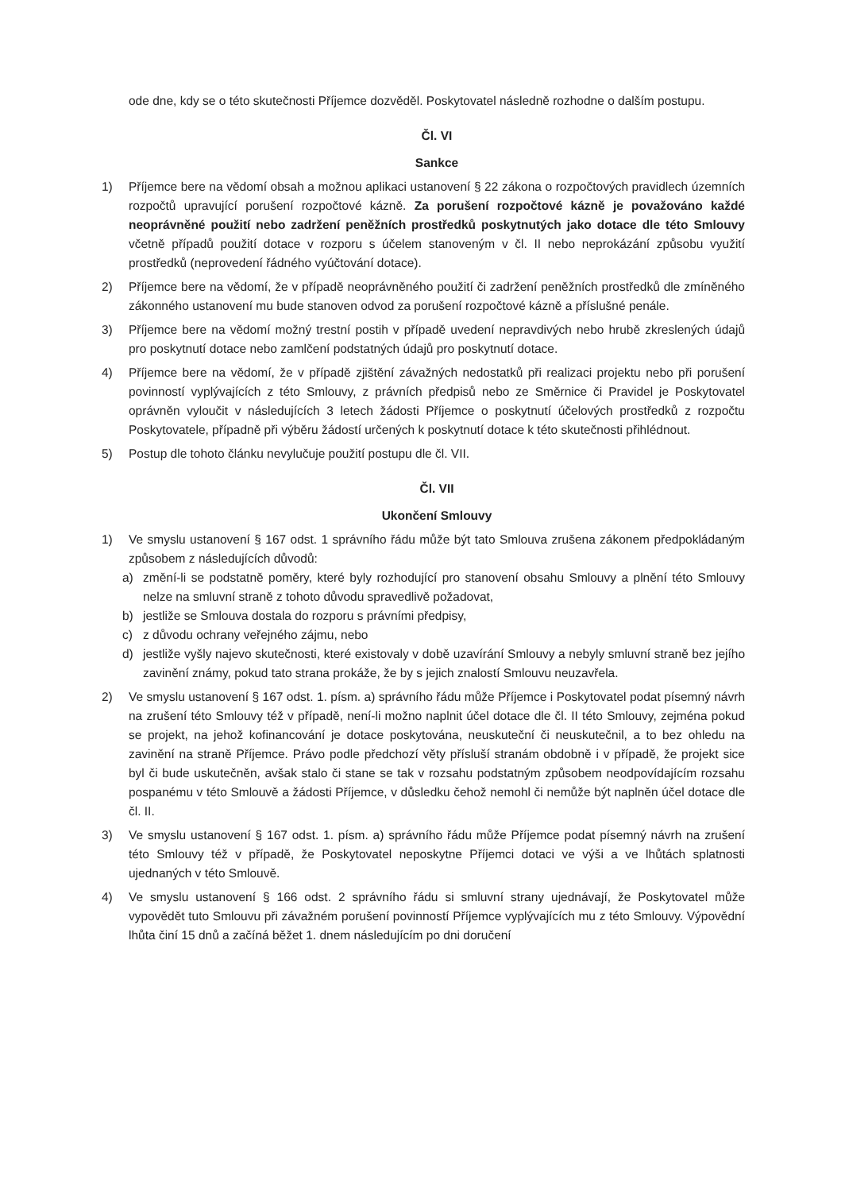ode dne, kdy se o této skutečnosti Příjemce dozvěděl. Poskytovatel následně rozhodne o dalším postupu.
Čl. VI
Sankce
1) Příjemce bere na vědomí obsah a možnou aplikaci ustanovení § 22 zákona o rozpočtových pravidlech územních rozpočtů upravující porušení rozpočtové kázně. Za porušení rozpočtové kázně je považováno každé neoprávněné použití nebo zadržení peněžních prostředků poskytnutých jako dotace dle této Smlouvy včetně případů použití dotace v rozporu s účelem stanoveným v čl. II nebo neprokázání způsobu využití prostředků (neprovedení řádného vyúčtování dotace).
2) Příjemce bere na vědomí, že v případě neoprávněného použití či zadržení peněžních prostředků dle zmíněného zákonného ustanovení mu bude stanoven odvod za porušení rozpočtové kázně a příslušné penále.
3) Příjemce bere na vědomí možný trestní postih v případě uvedení nepravdivých nebo hrubě zkreslených údajů pro poskytnutí dotace nebo zamlčení podstatných údajů pro poskytnutí dotace.
4) Příjemce bere na vědomí, že v případě zjištění závažných nedostatků při realizaci projektu nebo při porušení povinností vyplývajících z této Smlouvy, z právních předpisů nebo ze Směrnice či Pravidel je Poskytovatel oprávněn vyloučit v následujících 3 letech žádosti Příjemce o poskytnutí účelových prostředků z rozpočtu Poskytovatele, případně při výběru žádostí určených k poskytnutí dotace k této skutečnosti přihlédnout.
5) Postup dle tohoto článku nevylučuje použití postupu dle čl. VII.
Čl. VII
Ukončení Smlouvy
1) Ve smyslu ustanovení § 167 odst. 1 správního řádu může být tato Smlouva zrušena zákonem předpokládaným způsobem z následujících důvodů:
a) změní-li se podstatně poměry, které byly rozhodující pro stanovení obsahu Smlouvy a plnění této Smlouvy nelze na smluvní straně z tohoto důvodu spravedlivě požadovat,
b) jestliže se Smlouva dostala do rozporu s právními předpisy,
c) z důvodu ochrany veřejného zájmu, nebo
d) jestliže vyšly najevo skutečnosti, které existovaly v době uzavírání Smlouvy a nebyly smluvní straně bez jejího zavinění známy, pokud tato strana prokáže, že by s jejich znalostí Smlouvu neuzavřela.
2) Ve smyslu ustanovení § 167 odst. 1. písm. a) správního řádu může Příjemce i Poskytovatel podat písemný návrh na zrušení této Smlouvy též v případě, není-li možno naplnit účel dotace dle čl. II této Smlouvy, zejména pokud se projekt, na jehož kofinancování je dotace poskytována, neuskuteční či neuskutečnil, a to bez ohledu na zavinění na straně Příjemce. Právo podle předchozí věty přísluší stranám obdobně i v případě, že projekt sice byl či bude uskutečněn, avšak stalo či stane se tak v rozsahu podstatným způsobem neodpovídajícím rozsahu pospanému v této Smlouvě a žádosti Příjemce, v důsledku čehož nemohl či nemůže být naplněn účel dotace dle čl. II.
3) Ve smyslu ustanovení § 167 odst. 1. písm. a) správního řádu může Příjemce podat písemný návrh na zrušení této Smlouvy též v případě, že Poskytovatel neposkytne Příjemci dotaci ve výši a ve lhůtách splatnosti ujednaných v této Smlouvě.
4) Ve smyslu ustanovení § 166 odst. 2 správního řádu si smluvní strany ujednávají, že Poskytovatel může vypovědět tuto Smlouvu při závažném porušení povinností Příjemce vyplývajících mu z této Smlouvy. Výpovědní lhůta činí 15 dnů a začíná běžet 1. dnem následujícím po dni doručení